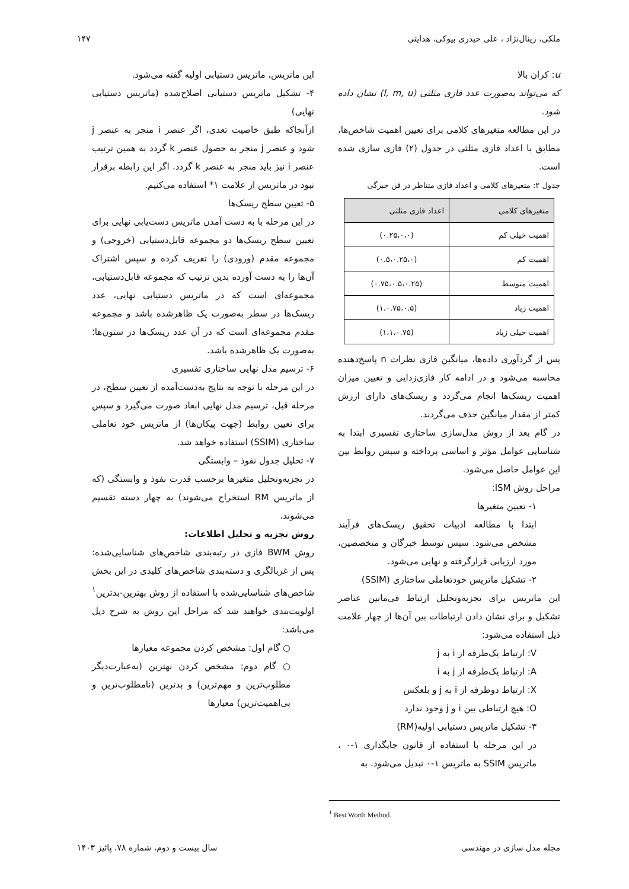ملکی، زینال‌نژاد ، علی حیدری بیوکی، هدایتی ۱۴۷
u: کران بالا
که می‌تواند به‌صورت عدد فازی مثلثی (l, m, u) نشان داده شود.
در این مطالعه متغیرهای کلامی برای تعیین اهمیت شاخص‌ها، مطابق با اعداد فازی مثلثی در جدول (۲) فازی سازی شده است.
جدول ۲: متغیرهای کلامی و اعداد فازی متناظر در فن خبرگی
| متغیرهای کلامی | اعداد فازی مثلثی |
| --- | --- |
| اهمیت خیلی کم | (۰.۲۵،۰،۰) |
| اهمیت کم | (۰.۵،۰.۲۵،۰) |
| اهمیت متوسط | (۰.۷۵،۰.۵،۰.۲۵) |
| اهمیت زیاد | (۱،۰.۷۵،۰.۵) |
| اهمیت خیلی زیاد | (۱،۱،۰.۷۵) |
پس از گردآوری داده‌ها، میانگین فازی نظرات n پاسخ‌دهنده محاسبه می‌شود و در ادامه کار فازی‌زدایی و تعیین میزان اهمیت ریسک‌ها انجام می‌گردد و ریسک‌های دارای ارزش کمتر از مقدار میانگین حذف می‌گردند.
در گام بعد از روش مدل‌سازی ساختاری تفسیری ابتدا به شناسایی عوامل مؤثر و اساسی پرداخته و سپس روابط بین این عوامل حاصل می‌شود.
مراحل روش ISM:
۱- تعیین متغیرها
ابتدا با مطالعه ادبیات تحقیق ریسک‌های فرآیند مشخص می‌شود. سپس توسط خبرگان و متخصصین، مورد ارزیابی قرارگرفته و نهایی می‌شود.
۲- تشکیل ماتریس خودتعاملی ساختاری (SSIM)
این ماتریس برای تجزیه‌وتحلیل ارتباط فی‌مابین عناصر تشکیل و برای نشان دادن ارتباطات بین آن‌ها از چهار علامت ذیل استفاده می‌شود:
V: ارتباط یک‌طرفه از i به j
A: ارتباط یک‌طرفه از j به i
X: ارتباط دوطرفه از i به j و بلعکس
O: هیچ ارتباطی بین i و j وجود ندارد
۳- تشکیل ماتریس دستیابی اولیه(RM)
در این مرحله با استفاده از قانون جایگذاری ۱-۰ ، ماتریس SSIM به ماتریس ۱-۰ تبدیل می‌شود. به
این ماتریس، ماتریس دستیابی اولیه گفته می‌شود.
۴- تشکیل ماتریس دستیابی اصلاح‌شده (ماتریس دستیابی نهایی)
ازآنجاکه طبق خاصیت تعدی، اگر عنصر i منجر به عنصر j شود و عنصر j منجر به حصول عنصر k گردد به همین ترتیب عنصر i نیز باید منجر به عنصر k گردد. اگر این رابطه برقرار نبود در ماتریس از علامت ۱* استفاده می‌کنیم.
۵- تعیین سطح ریسک‌ها
در این مرحله با به دست آمدن ماتریس دست‌یابی نهایی برای تعیین سطح ریسک‌ها دو مجموعه قابل‌دستیابی (خروجی) و مجموعه مقدم (ورودی) را تعریف کرده و سپس اشتراک آن‌ها را به دست آورده بدین ترتیب که مجموعه قابل‌دستیابی، مجموعه‌ای است که در ماتریس دستیابی نهایی، عدد ریسک‌ها در سطر به‌صورت یک ظاهرشده باشد و مجموعه مقدم مجموعه‌ای است که در آن عدد ریسک‌ها در ستون‌ها؛ به‌صورت یک ظاهرشده باشد.
۶- ترسیم مدل نهایی ساختاری تفسیری
در این مرحله با توجه به نتایج به‌دست‌آمده از تعیین سطح، در مرحله قبل، ترسیم مدل نهایی ابعاد صورت می‌گیرد و سپس برای تعیین روابط (جهت پیکان‌ها) از ماتریس خود تعاملی ساختاری (SSIM) استفاده خواهد شد.
۷- تحلیل جدول نفوذ – وابستگی
در تجزیه‌وتحلیل متغیرها برحسب قدرت نفوذ و وابستگی (که از ماتریس RM استخراج می‌شوند) به چهار دسته تقسیم می‌شوند.
روش تجزیه و تحلیل اطلاعات:
روش BWM فازی در رتبه‌بندی شاخص‌های شناسایی‌شده: پس از غربالگری و دسته‌بندی شاخص‌های کلیدی در این بخش شاخص‌های شناسایی‌شده با استفاده از روش بهترین-بدترین<sup>۱</sup> اولویت‌بندی خواهند شد که مراحل این روش به شرح ذیل می‌باشد:
○ گام اول: مشخص کردن مجموعه معیارها
○ گام دوم: مشخص کردن بهترین (به‌عبارت‌دیگر مطلوب‌ترین و مهم‌ترین) و بدترین (نامطلوب‌ترین و بی‌اهمیت‌ترین) معیارها
<sup>1</sup> Best Worth Method.
مجله مدل سازی در مهندسی سال بیست و دوم، شماره ۷۸، پائیز ۱۴۰۳